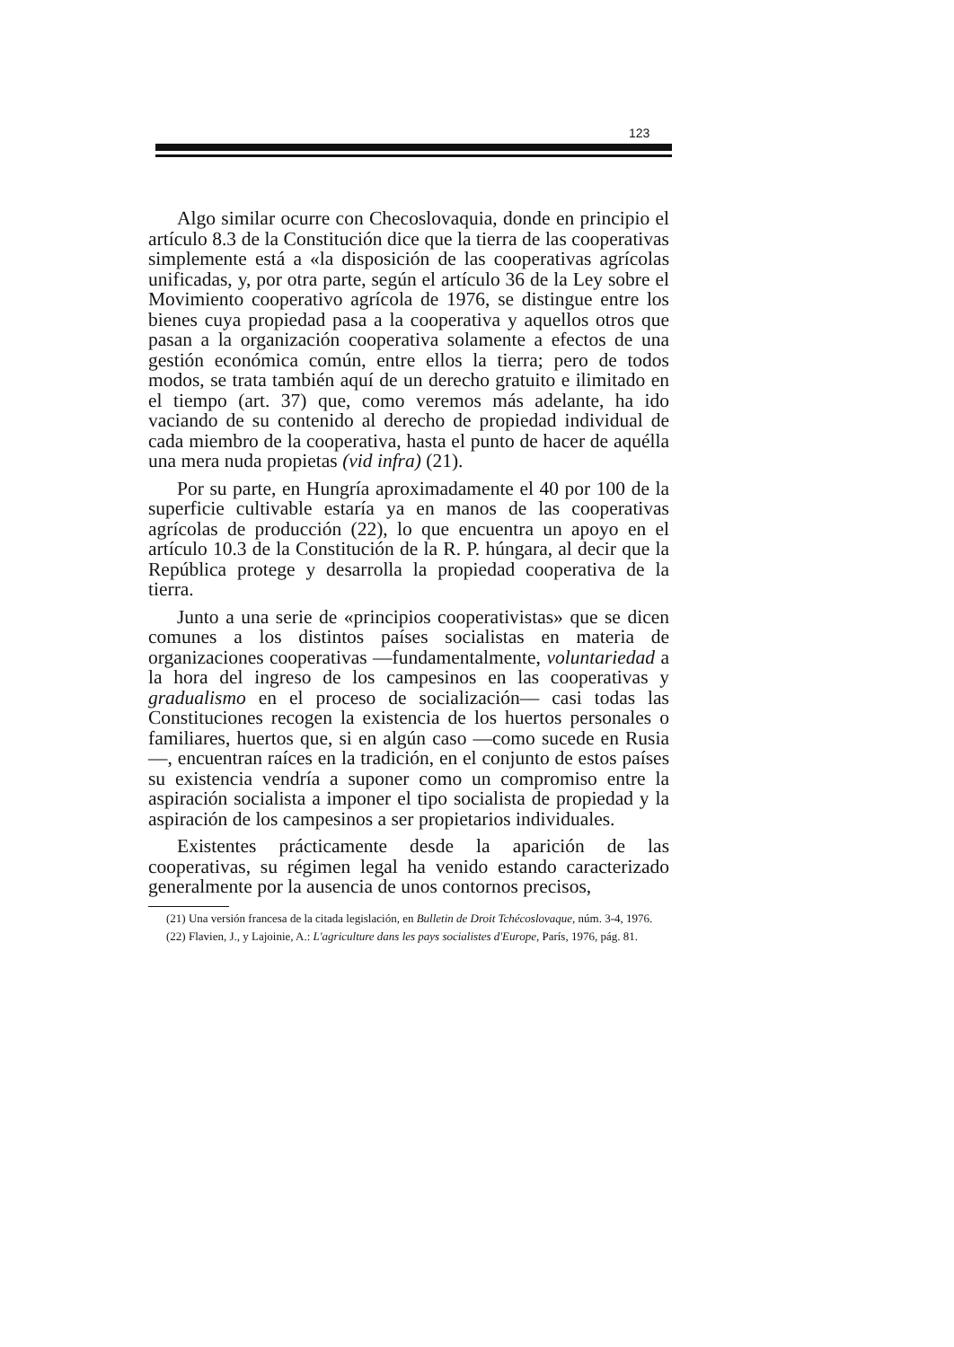123
Algo similar ocurre con Checoslovaquia, donde en principio el artículo 8.3 de la Constitución dice que la tierra de las cooperativas simplemente está a «la disposición de las cooperativas agrícolas unificadas, y, por otra parte, según el artículo 36 de la Ley sobre el Movimiento cooperativo agrícola de 1976, se distingue entre los bienes cuya propiedad pasa a la cooperativa y aquellos otros que pasan a la organización cooperativa solamente a efectos de una gestión económica común, entre ellos la tierra; pero de todos modos, se trata también aquí de un derecho gratuito e ilimitado en el tiempo (art. 37) que, como veremos más adelante, ha ido vaciando de su contenido al derecho de propiedad individual de cada miembro de la cooperativa, hasta el punto de hacer de aquélla una mera nuda propietas (vid infra) (21).
Por su parte, en Hungría aproximadamente el 40 por 100 de la superficie cultivable estaría ya en manos de las cooperativas agrícolas de producción (22), lo que encuentra un apoyo en el artículo 10.3 de la Constitución de la R. P. húngara, al decir que la República protege y desarrolla la propiedad cooperativa de la tierra.
Junto a una serie de «principios cooperativistas» que se dicen comunes a los distintos países socialistas en materia de organizaciones cooperativas —fundamentalmente, voluntariedad a la hora del ingreso de los campesinos en las cooperativas y gradualismo en el proceso de socialización— casi todas las Constituciones recogen la existencia de los huertos personales o familiares, huertos que, si en algún caso —como sucede en Rusia—, encuentran raíces en la tradición, en el conjunto de estos países su existencia vendría a suponer como un compromiso entre la aspiración socialista a imponer el tipo socialista de propiedad y la aspiración de los campesinos a ser propietarios individuales.
Existentes prácticamente desde la aparición de las cooperativas, su régimen legal ha venido estando caracterizado generalmente por la ausencia de unos contornos precisos,
(21) Una versión francesa de la citada legislación, en Bulletin de Droit Tchécoslovaque, núm. 3-4, 1976.
(22) Flavien, J., y Lajoinie, A.: L'agriculture dans les pays socialistes d'Europe, París, 1976, pág. 81.